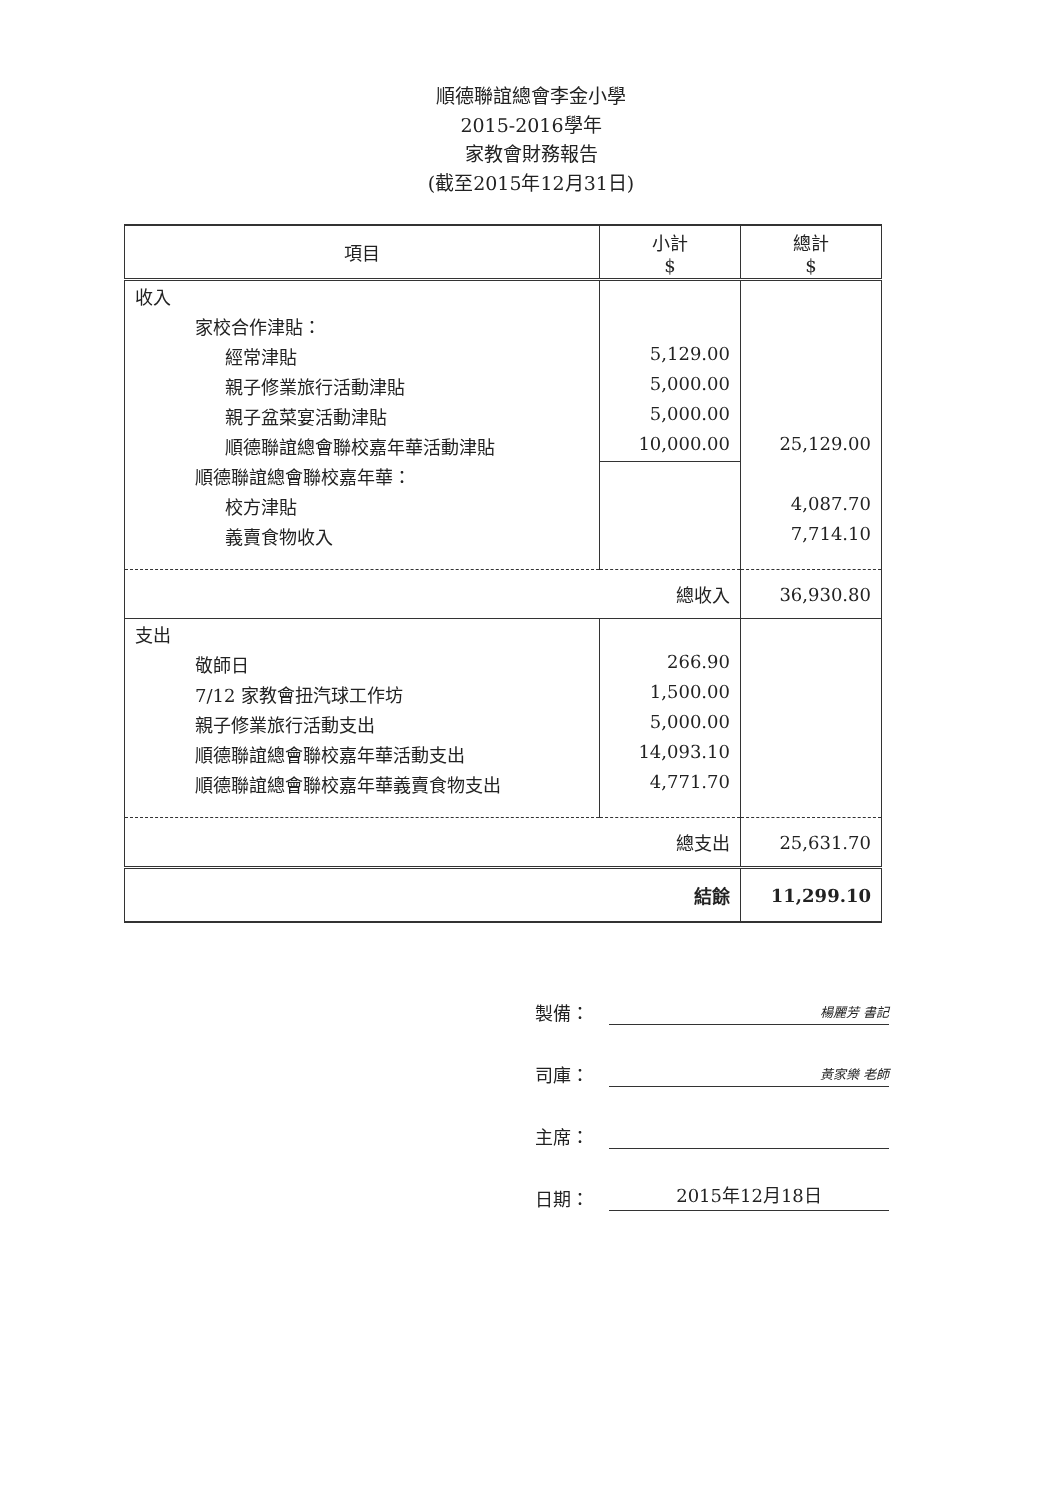順德聯誼總會李金小學
2015-2016學年
家教會財務報告
(截至2015年12月31日)
| 項目 | 小計 $ | 總計 $ |
| --- | --- | --- |
| 收入 | | |
| 家校合作津貼： | | |
| 經常津貼 | 5,129.00 | |
| 親子修業旅行活動津貼 | 5,000.00 | |
| 親子盆菜宴活動津貼 | 5,000.00 | |
| 順德聯誼總會聯校嘉年華活動津貼 | 10,000.00 | 25,129.00 |
| 順德聯誼總會聯校嘉年華： | | |
| 校方津貼 | | 4,087.70 |
| 義賣食物收入 | | 7,714.10 |
| 總收入 | | 36,930.80 |
| 支出 | | |
| 敬師日 | 266.90 | |
| 7/12 家教會扭汽球工作坊 | 1,500.00 | |
| 親子修業旅行活動支出 | 5,000.00 | |
| 順德聯誼總會聯校嘉年華活動支出 | 14,093.10 | |
| 順德聯誼總會聯校嘉年華義賣食物支出 | 4,771.70 | |
| 總支出 | | 25,631.70 |
| 結餘 | | 11,299.10 |
製備： 楊麗芳 書記
司庫： 黃家樂 老師
主席：
日期： 2015年12月18日